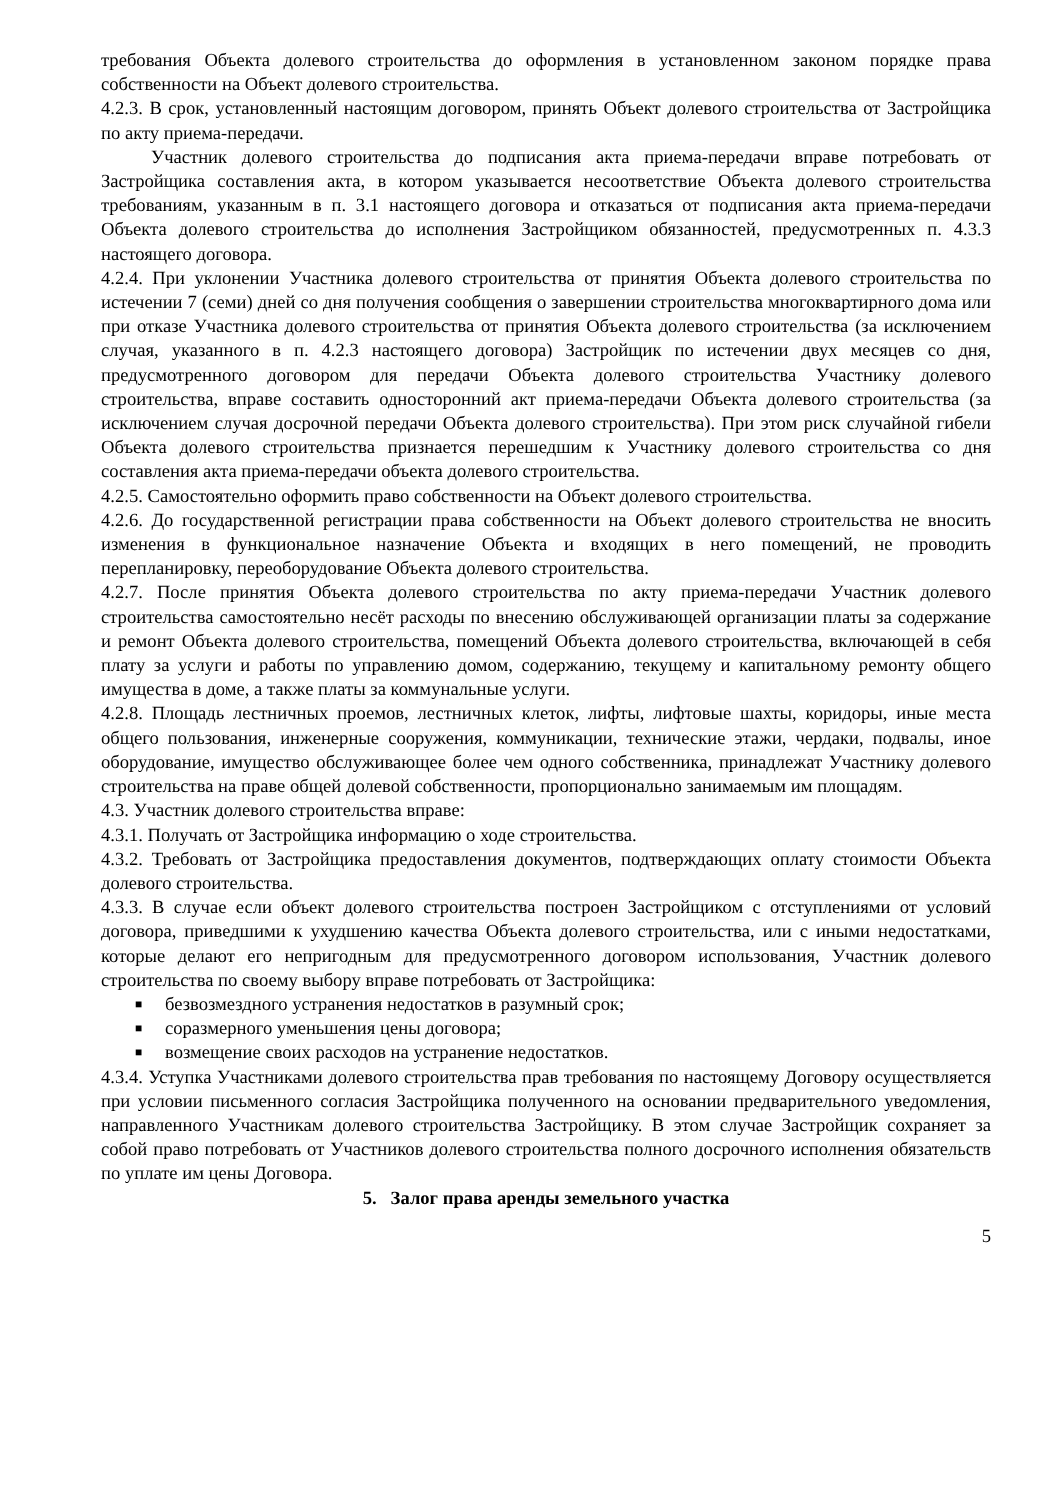требования Объекта долевого строительства до оформления в установленном законом порядке права собственности на Объект долевого строительства.
4.2.3. В срок, установленный настоящим договором, принять Объект долевого строительства от Застройщика по акту приема-передачи.
Участник долевого строительства до подписания акта приема-передачи вправе потребовать от Застройщика составления акта, в котором указывается несоответствие Объекта долевого строительства требованиям, указанным в п. 3.1 настоящего договора и отказаться от подписания акта приема-передачи Объекта долевого строительства до исполнения Застройщиком обязанностей, предусмотренных п. 4.3.3 настоящего договора.
4.2.4. При уклонении Участника долевого строительства от принятия Объекта долевого строительства по истечении 7 (семи) дней со дня получения сообщения о завершении строительства многоквартирного дома или при отказе Участника долевого строительства от принятия Объекта долевого строительства (за исключением случая, указанного в п. 4.2.3 настоящего договора) Застройщик по истечении двух месяцев со дня, предусмотренного договором для передачи Объекта долевого строительства Участнику долевого строительства, вправе составить односторонний акт приема-передачи Объекта долевого строительства (за исключением случая досрочной передачи Объекта долевого строительства). При этом риск случайной гибели Объекта долевого строительства признается перешедшим к Участнику долевого строительства со дня составления акта приема-передачи объекта долевого строительства.
4.2.5. Самостоятельно оформить право собственности на Объект долевого строительства.
4.2.6. До государственной регистрации права собственности на Объект долевого строительства не вносить изменения в функциональное назначение Объекта и входящих в него помещений, не проводить перепланировку, переоборудование Объекта долевого строительства.
4.2.7. После принятия Объекта долевого строительства по акту приема-передачи Участник долевого строительства самостоятельно несёт расходы по внесению обслуживающей организации платы за содержание и ремонт Объекта долевого строительства, помещений Объекта долевого строительства, включающей в себя плату за услуги и работы по управлению домом, содержанию, текущему и капитальному ремонту общего имущества в доме, а также платы за коммунальные услуги.
4.2.8. Площадь лестничных проемов, лестничных клеток, лифты, лифтовые шахты, коридоры, иные места общего пользования, инженерные сооружения, коммуникации, технические этажи, чердаки, подвалы, иное оборудование, имущество обслуживающее более чем одного собственника, принадлежат Участнику долевого строительства на праве общей долевой собственности, пропорционально занимаемым им площадям.
4.3. Участник долевого строительства вправе:
4.3.1. Получать от Застройщика информацию о ходе строительства.
4.3.2. Требовать от Застройщика предоставления документов, подтверждающих оплату стоимости Объекта долевого строительства.
4.3.3. В случае если объект долевого строительства построен Застройщиком с отступлениями от условий договора, приведшими к ухудшению качества Объекта долевого строительства, или с иными недостатками, которые делают его непригодным для предусмотренного договором использования, Участник долевого строительства по своему выбору вправе потребовать от Застройщика:
■ безвозмездного устранения недостатков в разумный срок;
■ соразмерного уменьшения цены договора;
■ возмещение своих расходов на устранение недостатков.
4.3.4. Уступка Участниками долевого строительства прав требования по настоящему Договору осуществляется при условии письменного согласия Застройщика полученного на основании предварительного уведомления, направленного Участникам долевого строительства Застройщику. В этом случае Застройщик сохраняет за собой право потребовать от Участников долевого строительства полного досрочного исполнения обязательств по уплате им цены Договора.
5. Залог права аренды земельного участка
5